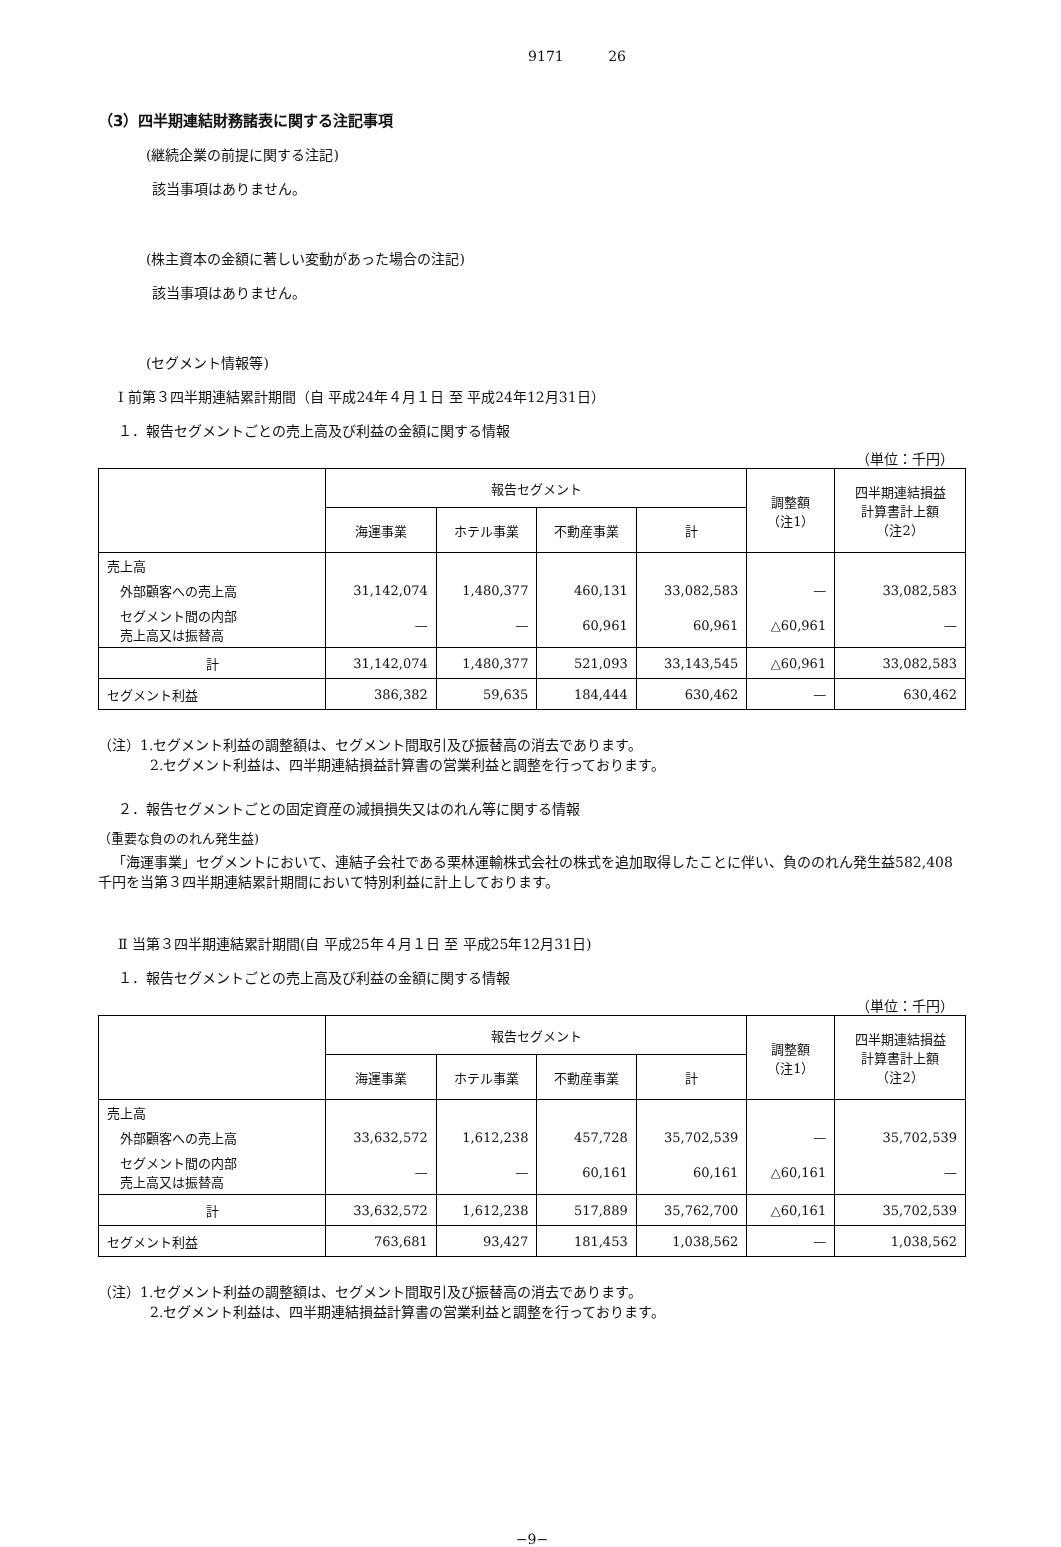9171 26
（3）四半期連結財務諸表に関する注記事項
(継続企業の前提に関する注記)
該当事項はありません。
(株主資本の金額に著しい変動があった場合の注記)
該当事項はありません。
(セグメント情報等)
Ⅰ 前第３四半期連結累計期間（自 平成24年４月１日 至 平成24年12月31日）
１．報告セグメントごとの売上高及び利益の金額に関する情報
（単位：千円）
| | 報告セグメント | | | | 調整額 （注1） | 四半期連結損益 計算書計上額 （注2） |
| --- | --- | --- | --- | --- | --- | --- |
| | 海運事業 | ホテル事業 | 不動産事業 | 計 | | |
| 売上高 | | | | | | |
| 外部顧客への売上高 | 31,142,074 | 1,480,377 | 460,131 | 33,082,583 | — | 33,082,583 |
| セグメント間の内部 売上高又は振替高 | — | — | 60,961 | 60,961 | △60,961 | — |
| 計 | 31,142,074 | 1,480,377 | 521,093 | 33,143,545 | △60,961 | 33,082,583 |
| セグメント利益 | 386,382 | 59,635 | 184,444 | 630,462 | — | 630,462 |
（注）1.セグメント利益の調整額は、セグメント間取引及び振替高の消去であります。
2.セグメント利益は、四半期連結損益計算書の営業利益と調整を行っております。
２．報告セグメントごとの固定資産の減損損失又はのれん等に関する情報
（重要な負ののれん発生益)
「海運事業」セグメントにおいて、連結子会社である栗林運輸株式会社の株式を追加取得したことに伴い、負ののれん発生益582,408千円を当第３四半期連結累計期間において特別利益に計上しております。
Ⅱ 当第３四半期連結累計期間(自 平成25年４月１日 至 平成25年12月31日)
１．報告セグメントごとの売上高及び利益の金額に関する情報
（単位：千円）
| | 報告セグメント | | | | 調整額 （注1） | 四半期連結損益 計算書計上額 （注2） |
| --- | --- | --- | --- | --- | --- | --- |
| | 海運事業 | ホテル事業 | 不動産事業 | 計 | | |
| 売上高 | | | | | | |
| 外部顧客への売上高 | 33,632,572 | 1,612,238 | 457,728 | 35,702,539 | — | 35,702,539 |
| セグメント間の内部 売上高又は振替高 | — | — | 60,161 | 60,161 | △60,161 | — |
| 計 | 33,632,572 | 1,612,238 | 517,889 | 35,762,700 | △60,161 | 35,702,539 |
| セグメント利益 | 763,681 | 93,427 | 181,453 | 1,038,562 | — | 1,038,562 |
（注）1.セグメント利益の調整額は、セグメント間取引及び振替高の消去であります。
2.セグメント利益は、四半期連結損益計算書の営業利益と調整を行っております。
−9−